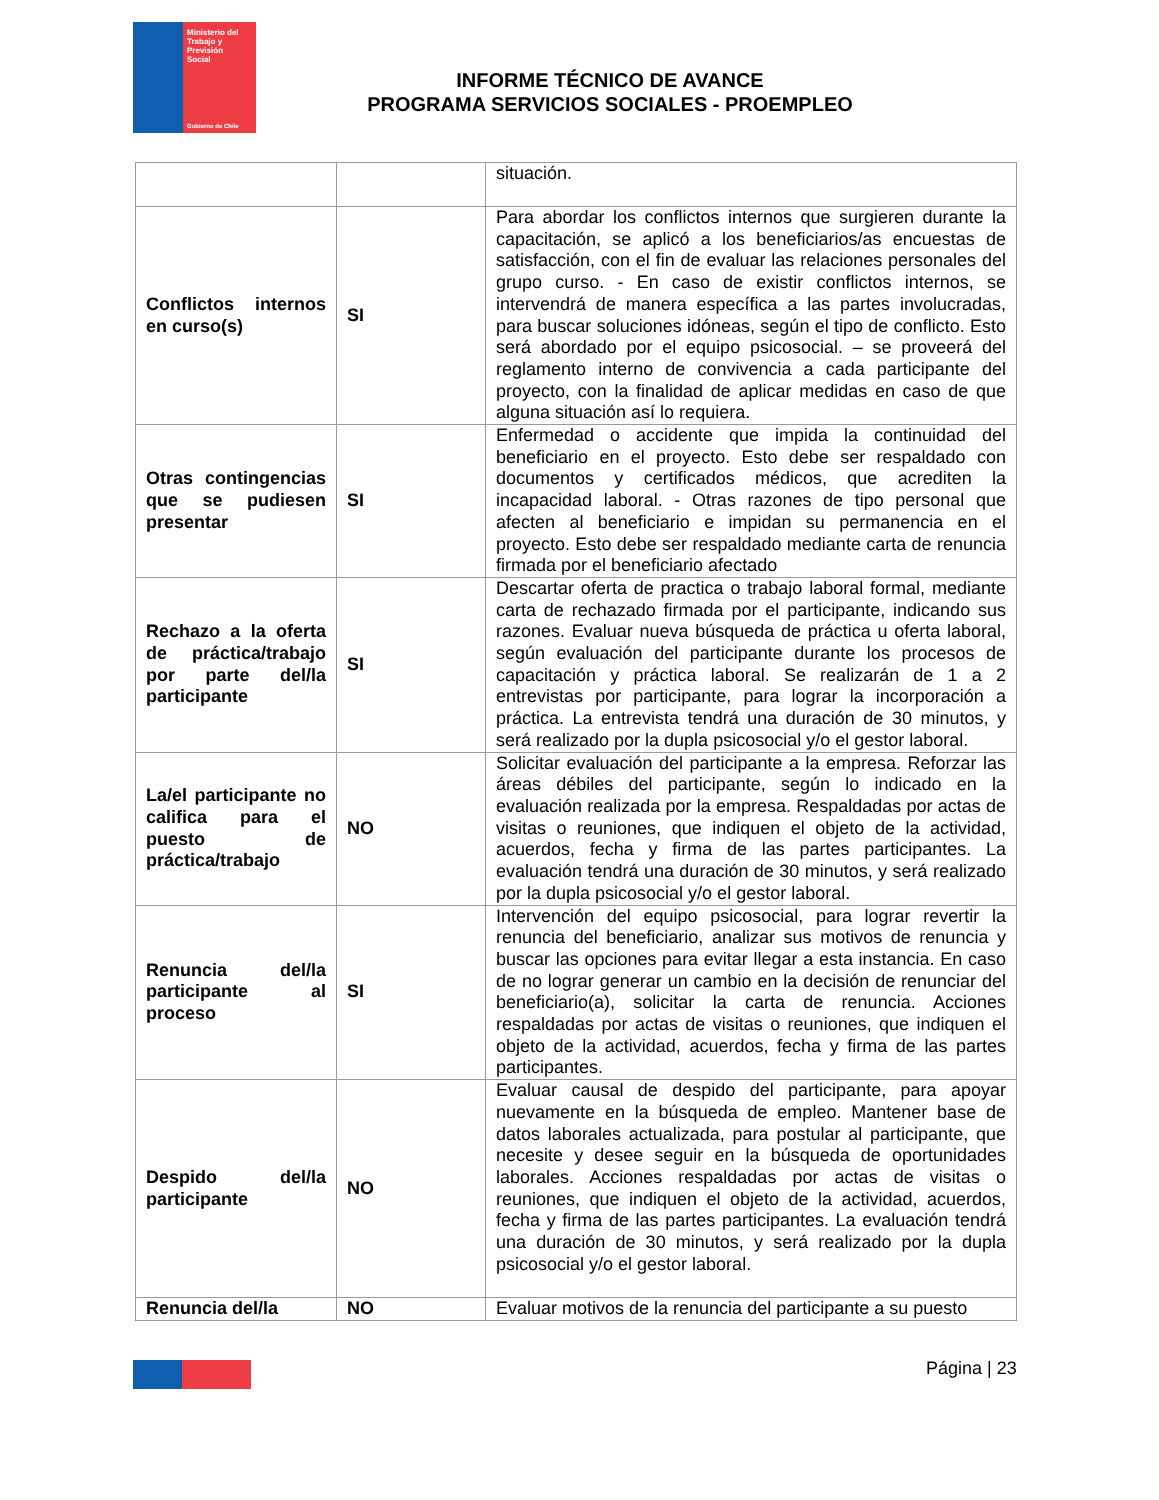Ministerio del
Trabajo y
Previsión
Social
Gobierno de Chile
INFORME TÉCNICO DE AVANCE
PROGRAMA SERVICIOS SOCIALES - PROEMPLEO
| | | situación. |
| Conflictos internos en curso(s) | SI | Para abordar los conflictos internos que surgieren durante la capacitación, se aplicó a los beneficiarios/as encuestas de satisfacción, con el fin de evaluar las relaciones personales del grupo curso. - En caso de existir conflictos internos, se intervendrá de manera específica a las partes involucradas, para buscar soluciones idóneas, según el tipo de conflicto. Esto será abordado por el equipo psicosocial. – se proveerá del reglamento interno de convivencia a cada participante del proyecto, con la finalidad de aplicar medidas en caso de que alguna situación así lo requiera. |
| Otras contingencias que se pudiesen presentar | SI | Enfermedad o accidente que impida la continuidad del beneficiario en el proyecto. Esto debe ser respaldado con documentos y certificados médicos, que acrediten la incapacidad laboral. - Otras razones de tipo personal que afecten al beneficiario e impidan su permanencia en el proyecto. Esto debe ser respaldado mediante carta de renuncia firmada por el beneficiario afectado |
| Rechazo a la oferta de práctica/trabajo por parte del/la participante | SI | Descartar oferta de practica o trabajo laboral formal, mediante carta de rechazado firmada por el participante, indicando sus razones. Evaluar nueva búsqueda de práctica u oferta laboral, según evaluación del participante durante los procesos de capacitación y práctica laboral. Se realizarán de 1 a 2 entrevistas por participante, para lograr la incorporación a práctica. La entrevista tendrá una duración de 30 minutos, y será realizado por la dupla psicosocial y/o el gestor laboral. |
| La/el participante no califica para el puesto de práctica/trabajo | NO | Solicitar evaluación del participante a la empresa. Reforzar las áreas débiles del participante, según lo indicado en la evaluación realizada por la empresa. Respaldadas por actas de visitas o reuniones, que indiquen el objeto de la actividad, acuerdos, fecha y firma de las partes participantes. La evaluación tendrá una duración de 30 minutos, y será realizado por la dupla psicosocial y/o el gestor laboral. |
| Renuncia del/la participante al proceso | SI | Intervención del equipo psicosocial, para lograr revertir la renuncia del beneficiario, analizar sus motivos de renuncia y buscar las opciones para evitar llegar a esta instancia. En caso de no lograr generar un cambio en la decisión de renunciar del beneficiario(a), solicitar la carta de renuncia. Acciones respaldadas por actas de visitas o reuniones, que indiquen el objeto de la actividad, acuerdos, fecha y firma de las partes participantes. |
| Despido del/la participante | NO | Evaluar causal de despido del participante, para apoyar nuevamente en la búsqueda de empleo. Mantener base de datos laborales actualizada, para postular al participante, que necesite y desee seguir en la búsqueda de oportunidades laborales. Acciones respaldadas por actas de visitas o reuniones, que indiquen el objeto de la actividad, acuerdos, fecha y firma de las partes participantes. La evaluación tendrá una duración de 30 minutos, y será realizado por la dupla psicosocial y/o el gestor laboral. |
| Renuncia del/la | NO | Evaluar motivos de la renuncia del participante a su puesto |
Página | 23